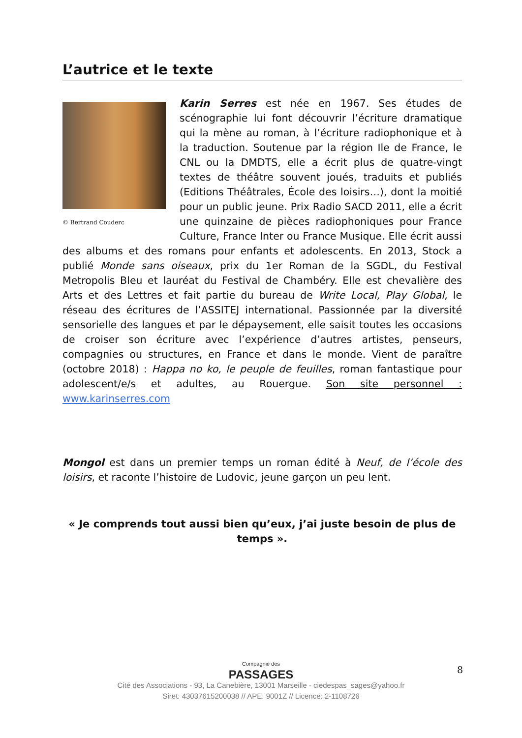L’autrice et le texte
© Bertrand Couderc
Karin Serres est née en 1967. Ses études de scénographie lui font découvrir l’écriture dramatique qui la mène au roman, à l’écriture radiophonique et à la traduction. Soutenue par la région Ile de France, le CNL ou la DMDTS, elle a écrit plus de quatre-vingt textes de théâtre souvent joués, traduits et publiés (Editions Théâtrales, École des loisirs…), dont la moitié pour un public jeune. Prix Radio SACD 2011, elle a écrit une quinzaine de pièces radiophoniques pour France Culture, France Inter ou France Musique. Elle écrit aussi des albums et des romans pour enfants et adolescents. En 2013, Stock a publié Monde sans oiseaux, prix du 1er Roman de la SGDL, du Festival Metropolis Bleu et lauréat du Festival de Chambéry. Elle est chevalière des Arts et des Lettres et fait partie du bureau de Write Local, Play Global, le réseau des écritures de l’ASSITEJ international. Passionnée par la diversité sensorielle des langues et par le dépaysement, elle saisit toutes les occasions de croiser son écriture avec l’expérience d’autres artistes, penseurs, compagnies ou structures, en France et dans le monde. Vient de paraître (octobre 2018) : Happa no ko, le peuple de feuilles, roman fantastique pour adolescent/e/s et adultes, au Rouergue. Son site personnel : www.karinserres.com
Mongol est dans un premier temps un roman édité à Neuf, de l’école des loisirs, et raconte l’histoire de Ludovic, jeune garçon un peu lent.
« Je comprends tout aussi bien qu’eux, j’ai juste besoin de plus de temps ».
Compagnie des
PASSAGES
Cité des Associations - 93, La Canebière, 13001 Marseille - ciedespas_sages@yahoo.fr
Siret: 43037615200038 // APE: 9001Z // Licence: 2-1108726
8